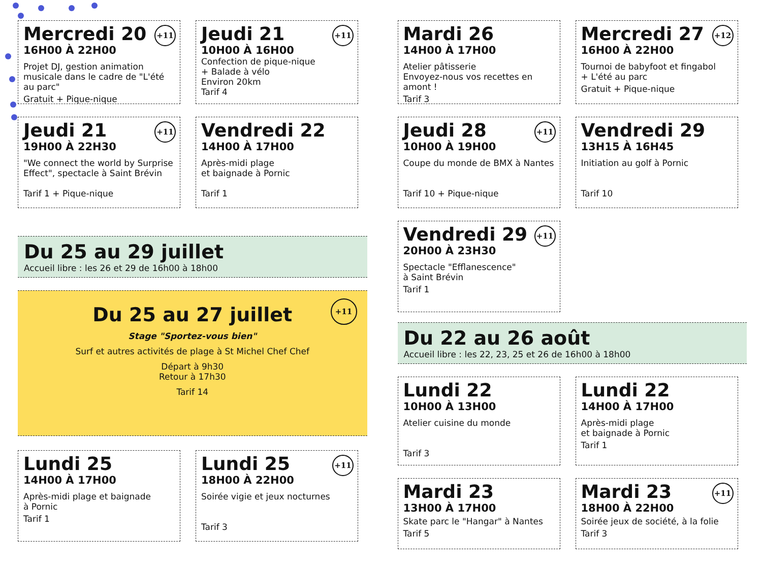+11
Mercredi 20
16H00 À 22H00
Projet DJ, gestion animation musicale dans le cadre de "L'été au parc"
Gratuit + Pique-nique
+11
Jeudi 21
10H00 À 16H00
Confection de pique-nique
+ Balade à vélo
Environ 20km
Tarif 4
+11
Jeudi 21
19H00 À 22H30
"We connect the world by Surprise Effect", spectacle à Saint Brévin
Tarif 1 + Pique-nique
Vendredi 22
14H00 À 17H00
Après-midi plage
et baignade à Pornic
Tarif 1
Du 25 au 29 juillet
Accueil libre : les 26 et 29 de 16h00 à 18h00
+11
Du 25 au 27 juillet
Stage "Sportez-vous bien"
Surf et autres activités de plage à St Michel Chef Chef
Départ à 9h30
Retour à 17h30
Tarif 14
Lundi 25
14H00 À 17H00
Après-midi plage et baignade
à Pornic
Tarif 1
+11
Lundi 25
18H00 À 22H00
Soirée vigie et jeux nocturnes
Tarif 3
Mardi 26
14H00 À 17H00
Atelier pâtisserie
Envoyez-nous vos recettes en amont !
Tarif 3
+12
Mercredi 27
16H00 À 22H00
Tournoi de babyfoot et fingabol
+ L'été au parc
Gratuit + Pique-nique
+11
Jeudi 28
10H00 À 19H00
Coupe du monde de BMX à Nantes
Tarif 10 + Pique-nique
Vendredi 29
13H15 À 16H45
Initiation au golf à Pornic
Tarif 10
+11
Vendredi 29
20H00 À 23H30
Spectacle "Efflanescence"
à Saint Brévin
Tarif 1
Du 22 au 26 août
Accueil libre : les 22, 23, 25 et 26 de 16h00 à 18h00
Lundi 22
10H00 À 13H00
Atelier cuisine du monde
Tarif 3
Lundi 22
14H00 À 17H00
Après-midi plage
et baignade à Pornic
Tarif 1
Mardi 23
13H00 À 17H00
Skate parc le "Hangar" à Nantes
Tarif 5
+11
Mardi 23
18H00 À 22H00
Soirée jeux de société, à la folie
Tarif 3